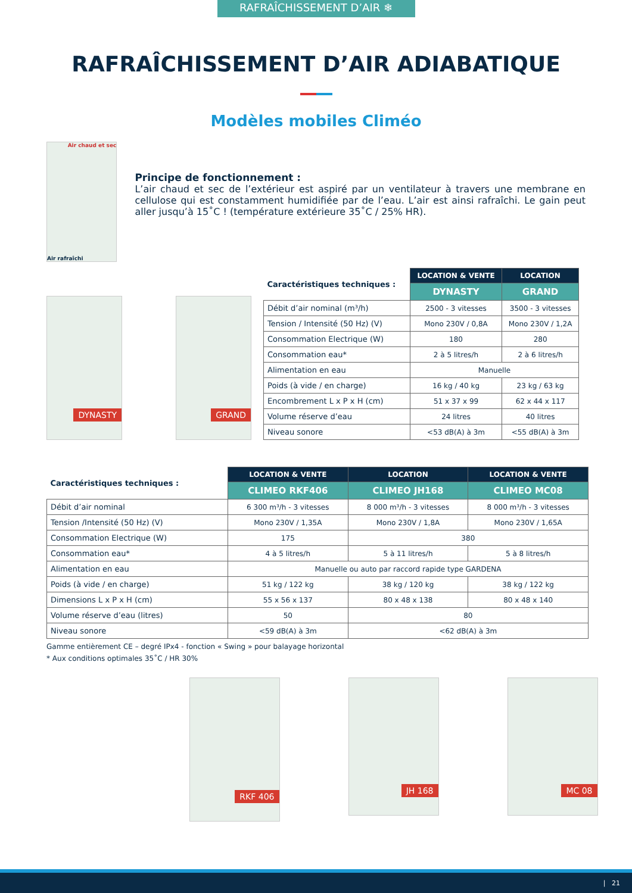RAFRAÎCHISSEMENT D’AIR ❄
RAFRAÎCHISSEMENT D’AIR ADIABATIQUE
Modèles mobiles Climéo
Air chaud et sec
Air rafraîchi
Principe de fonctionnement :
L’air chaud et sec de l’extérieur est aspiré par un ventilateur à travers une membrane en cellulose qui est constamment humidifiée par de l’eau. L’air est ainsi rafraîchi. Le gain peut aller jusqu’à 15˚C ! (température extérieure 35˚C / 25% HR).
DYNASTY
GRAND
| Caractéristiques techniques : | LOCATION & VENTE | LOCATION |
| --- | --- | --- |
| | DYNASTY | GRAND |
| Débit d’air nominal (m³/h) | 2500 - 3 vitesses | 3500 - 3 vitesses |
| Tension / Intensité (50 Hz) (V) | Mono 230V / 0,8A | Mono 230V / 1,2A |
| Consommation Electrique (W) | 180 | 280 |
| Consommation eau* | 2 à 5 litres/h | 2 à 6 litres/h |
| Alimentation en eau | Manuelle | |
| Poids (à vide / en charge) | 16 kg / 40 kg | 23 kg / 63 kg |
| Encombrement L x P x H (cm) | 51 x 37 x 99 | 62 x 44 x 117 |
| Volume réserve d’eau | 24 litres | 40 litres |
| Niveau sonore | <53 dB(A) à 3m | <55 dB(A) à 3m |
| Caractéristiques techniques : | LOCATION & VENTE | LOCATION | LOCATION & VENTE |
| --- | --- | --- | --- |
| | CLIMEO RKF406 | CLIMEO JH168 | CLIMEO MC08 |
| Débit d’air nominal | 6 300 m³/h - 3 vitesses | 8 000 m³/h - 3 vitesses | 8 000 m³/h - 3 vitesses |
| Tension /Intensité (50 Hz) (V) | Mono 230V / 1,35A | Mono 230V / 1,8A | Mono 230V / 1,65A |
| Consommation Electrique (W) | 175 | 380 | |
| Consommation eau* | 4 à 5 litres/h | 5 à 11 litres/h | 5 à 8 litres/h |
| Alimentation en eau | Manuelle ou auto par raccord rapide type GARDENA | | |
| Poids (à vide / en charge) | 51 kg / 122 kg | 38 kg / 120 kg | 38 kg / 122 kg |
| Dimensions L x P x H (cm) | 55 x 56 x 137 | 80 x 48 x 138 | 80 x 48 x 140 |
| Volume réserve d’eau (litres) | 50 | 80 | |
| Niveau sonore | <59 dB(A) à 3m | <62 dB(A) à 3m | |
Gamme entièrement CE – degré IPx4 - fonction « Swing » pour balayage horizontal
* Aux conditions optimales 35˚C / HR 30%
RKF 406
JH 168 MC 08
| 21